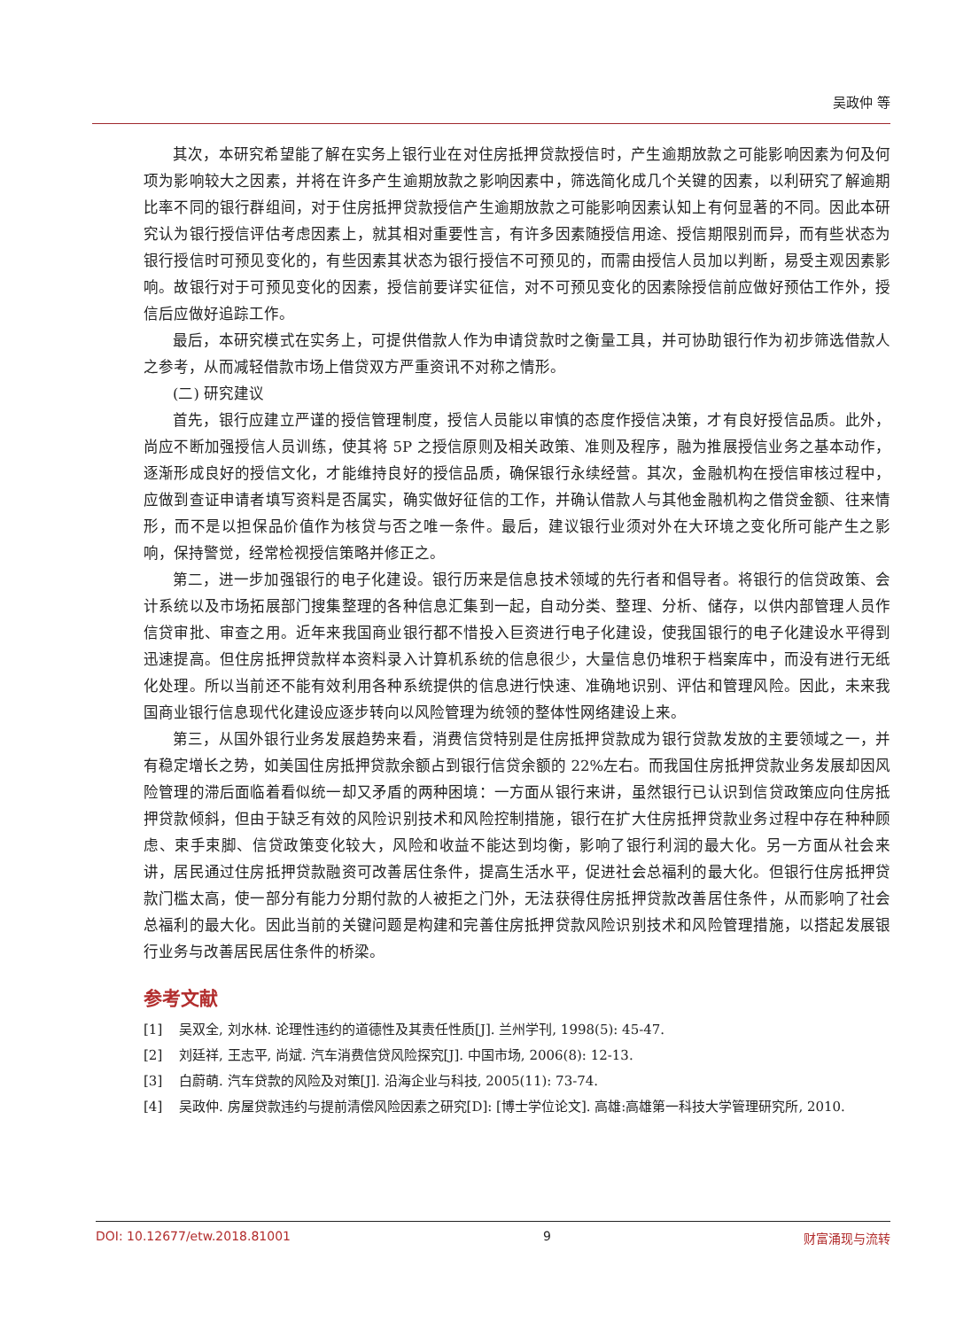吴政仲 等
其次，本研究希望能了解在实务上银行业在对住房抵押贷款授信时，产生逾期放款之可能影响因素为何及何项为影响较大之因素，并将在许多产生逾期放款之影响因素中，筛选简化成几个关键的因素，以利研究了解逾期比率不同的银行群组间，对于住房抵押贷款授信产生逾期放款之可能影响因素认知上有何显著的不同。因此本研究认为银行授信评估考虑因素上，就其相对重要性言，有许多因素随授信用途、授信期限别而异，而有些状态为银行授信时可预见变化的，有些因素其状态为银行授信不可预见的，而需由授信人员加以判断，易受主观因素影响。故银行对于可预见变化的因素，授信前要详实征信，对不可预见变化的因素除授信前应做好预估工作外，授信后应做好追踪工作。
最后，本研究模式在实务上，可提供借款人作为申请贷款时之衡量工具，并可协助银行作为初步筛选借款人之参考，从而减轻借款市场上借贷双方严重资讯不对称之情形。
(二) 研究建议
首先，银行应建立严谨的授信管理制度，授信人员能以审慎的态度作授信决策，才有良好授信品质。此外，尚应不断加强授信人员训练，使其将 5P 之授信原则及相关政策、准则及程序，融为推展授信业务之基本动作，逐渐形成良好的授信文化，才能维持良好的授信品质，确保银行永续经营。其次，金融机构在授信审核过程中，应做到查证申请者填写资料是否属实，确实做好征信的工作，并确认借款人与其他金融机构之借贷金额、往来情形，而不是以担保品价值作为核贷与否之唯一条件。最后，建议银行业须对外在大环境之变化所可能产生之影响，保持警觉，经常检视授信策略并修正之。
第二，进一步加强银行的电子化建设。银行历来是信息技术领域的先行者和倡导者。将银行的信贷政策、会计系统以及市场拓展部门搜集整理的各种信息汇集到一起，自动分类、整理、分析、储存，以供内部管理人员作信贷审批、审查之用。近年来我国商业银行都不惜投入巨资进行电子化建设，使我国银行的电子化建设水平得到迅速提高。但住房抵押贷款样本资料录入计算机系统的信息很少，大量信息仍堆积于档案库中，而没有进行无纸化处理。所以当前还不能有效利用各种系统提供的信息进行快速、准确地识别、评估和管理风险。因此，未来我国商业银行信息现代化建设应逐步转向以风险管理为统领的整体性网络建设上来。
第三，从国外银行业务发展趋势来看，消费信贷特别是住房抵押贷款成为银行贷款发放的主要领域之一，并有稳定增长之势，如美国住房抵押贷款余额占到银行信贷余额的 22%左右。而我国住房抵押贷款业务发展却因风险管理的滞后面临着看似统一却又矛盾的两种困境：一方面从银行来讲，虽然银行已认识到信贷政策应向住房抵押贷款倾斜，但由于缺乏有效的风险识别技术和风险控制措施，银行在扩大住房抵押贷款业务过程中存在种种顾虑、束手束脚、信贷政策变化较大，风险和收益不能达到均衡，影响了银行利润的最大化。另一方面从社会来讲，居民通过住房抵押贷款融资可改善居住条件，提高生活水平，促进社会总福利的最大化。但银行住房抵押贷款门槛太高，使一部分有能力分期付款的人被拒之门外，无法获得住房抵押贷款改善居住条件，从而影响了社会总福利的最大化。因此当前的关键问题是构建和完善住房抵押贷款风险识别技术和风险管理措施，以搭起发展银行业务与改善居民居住条件的桥梁。
参考文献
[1] 吴双全, 刘水林. 论理性违约的道德性及其责任性质[J]. 兰州学刊, 1998(5): 45-47.
[2] 刘廷祥, 王志平, 尚斌. 汽车消费信贷风险探究[J]. 中国市场, 2006(8): 12-13.
[3] 白蔚萌. 汽车贷款的风险及对策[J]. 沿海企业与科技, 2005(11): 73-74.
[4] 吴政仲. 房屋贷款违约与提前清偿风险因素之研究[D]: [博士学位论文]. 高雄:高雄第一科技大学管理研究所, 2010.
DOI: 10.12677/etw.2018.81001 9 财富涌现与流转